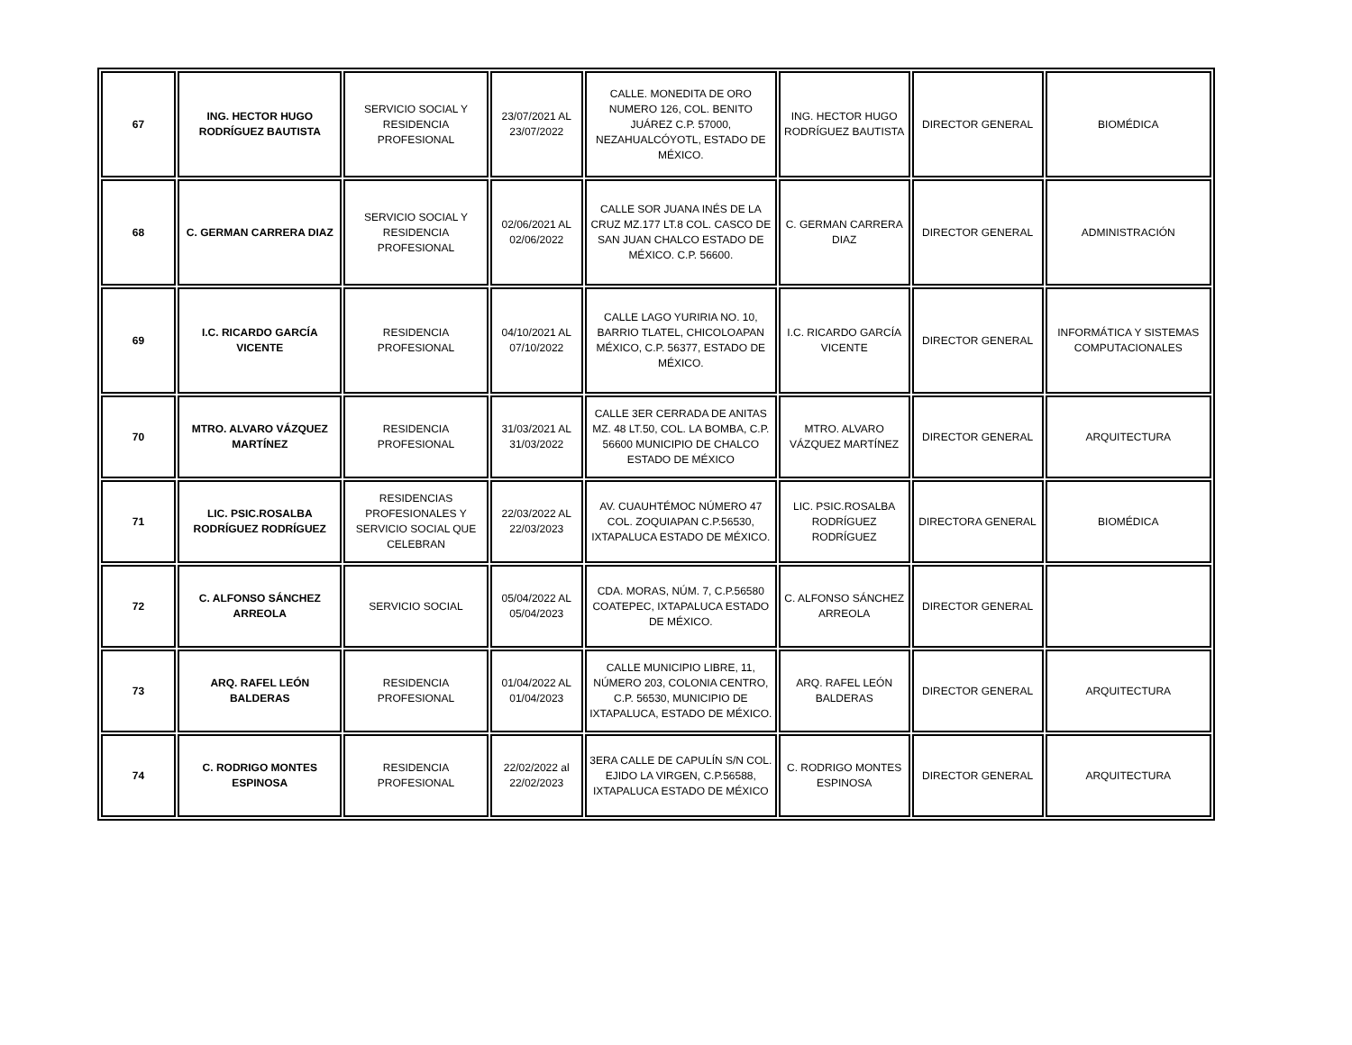| 67 | ING. HECTOR HUGO RODRÍGUEZ BAUTISTA | SERVICIO SOCIAL Y RESIDENCIA PROFESIONAL | 23/07/2021 AL 23/07/2022 | CALLE. MONEDITA DE ORO NUMERO 126, COL. BENITO JUÁREZ C.P. 57000, NEZAHUALCÓYOTL, ESTADO DE MÉXICO. | ING. HECTOR HUGO RODRÍGUEZ BAUTISTA | DIRECTOR GENERAL | BIOMÉDICA |
| 68 | C. GERMAN CARRERA DIAZ | SERVICIO SOCIAL Y RESIDENCIA PROFESIONAL | 02/06/2021 AL 02/06/2022 | CALLE SOR JUANA INÉS DE LA CRUZ MZ.177 LT.8 COL. CASCO DE SAN JUAN CHALCO ESTADO DE MÉXICO. C.P. 56600. | C. GERMAN CARRERA DIAZ | DIRECTOR GENERAL | ADMINISTRACIÓN |
| 69 | I.C. RICARDO GARCÍA VICENTE | RESIDENCIA PROFESIONAL | 04/10/2021 AL 07/10/2022 | CALLE LAGO YURIRIA NO. 10, BARRIO TLATEL, CHICOLOAPAN MÉXICO, C.P. 56377, ESTADO DE MÉXICO. | I.C. RICARDO GARCÍA VICENTE | DIRECTOR GENERAL | INFORMÁTICA Y SISTEMAS COMPUTACIONALES |
| 70 | MTRO. ALVARO VÁZQUEZ MARTÍNEZ | RESIDENCIA PROFESIONAL | 31/03/2021 AL 31/03/2022 | CALLE 3ER CERRADA DE ANITAS MZ. 48 LT.50, COL. LA BOMBA, C.P. 56600 MUNICIPIO DE CHALCO ESTADO DE MÉXICO | MTRO. ALVARO VÁZQUEZ MARTÍNEZ | DIRECTOR GENERAL | ARQUITECTURA |
| 71 | LIC. PSIC.ROSALBA RODRÍGUEZ RODRÍGUEZ | RESIDENCIAS PROFESIONALES Y SERVICIO SOCIAL QUE CELEBRAN | 22/03/2022 AL 22/03/2023 | AV. CUAUHTÉMOC NÚMERO 47 COL. ZOQUIAPAN C.P.56530, IXTAPALUCA ESTADO DE MÉXICO. | LIC. PSIC.ROSALBA RODRÍGUEZ RODRÍGUEZ | DIRECTORA GENERAL | BIOMÉDICA |
| 72 | C. ALFONSO SÁNCHEZ ARREOLA | SERVICIO SOCIAL | 05/04/2022 AL 05/04/2023 | CDA. MORAS, NÚM. 7, C.P.56580 COATEPEC, IXTAPALUCA ESTADO DE MÉXICO. | C. ALFONSO SÁNCHEZ ARREOLA | DIRECTOR GENERAL | |
| 73 | ARQ. RAFEL LEÓN BALDERAS | RESIDENCIA PROFESIONAL | 01/04/2022 AL 01/04/2023 | CALLE MUNICIPIO LIBRE, 11, NÚMERO 203, COLONIA CENTRO, C.P. 56530, MUNICIPIO DE IXTAPALUCA, ESTADO DE MÉXICO. | ARQ. RAFEL LEÓN BALDERAS | DIRECTOR GENERAL | ARQUITECTURA |
| 74 | C. RODRIGO MONTES ESPINOSA | RESIDENCIA PROFESIONAL | 22/02/2022 al 22/02/2023 | 3ERA CALLE DE CAPULÍN S/N COL. EJIDO LA VIRGEN, C.P.56588, IXTAPALUCA ESTADO DE MÉXICO | C. RODRIGO MONTES ESPINOSA | DIRECTOR GENERAL | ARQUITECTURA |